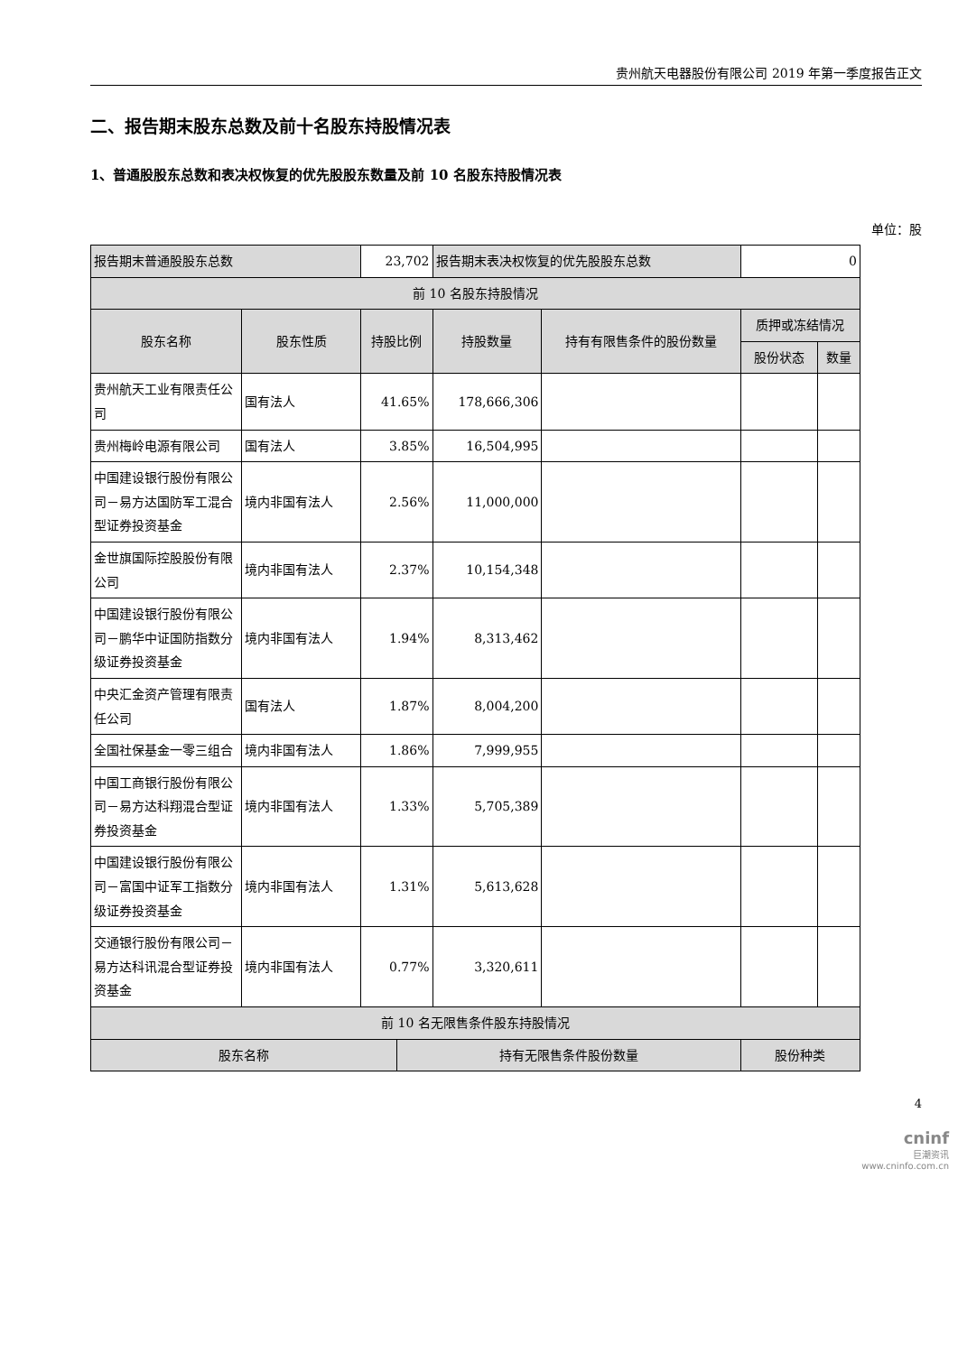贵州航天电器股份有限公司 2019 年第一季度报告正文
二、报告期末股东总数及前十名股东持股情况表
1、普通股股东总数和表决权恢复的优先股股东数量及前 10 名股东持股情况表
单位：股
| 报告期末普通股股东总数 | | 23,702 | | 报告期末表决权恢复的优先股股东总数 | | 0 | |
| 前 10 名股东持股情况 | | | | | | | |
| 股东名称 | 股东性质 | 持股比例 | | 持股数量 | 持有有限售条件的股份数量 | 质押或冻结情况 | |
| | | | | | | 股份状态 | 数量 |
| 贵州航天工业有限责任公司 | 国有法人 | 41.65% | | 178,666,306 | | | |
| 贵州梅岭电源有限公司 | 国有法人 | 3.85% | | 16,504,995 | | | |
| 中国建设银行股份有限公司－易方达国防军工混合型证券投资基金 | 境内非国有法人 | 2.56% | | 11,000,000 | | | |
| 金世旗国际控股股份有限公司 | 境内非国有法人 | 2.37% | | 10,154,348 | | | |
| 中国建设银行股份有限公司－鹏华中证国防指数分级证券投资基金 | 境内非国有法人 | 1.94% | | 8,313,462 | | | |
| 中央汇金资产管理有限责任公司 | 国有法人 | 1.87% | | 8,004,200 | | | |
| 全国社保基金一零三组合 | 境内非国有法人 | 1.86% | | 7,999,955 | | | |
| 中国工商银行股份有限公司－易方达科翔混合型证券投资基金 | 境内非国有法人 | 1.33% | | 5,705,389 | | | |
| 中国建设银行股份有限公司－富国中证军工指数分级证券投资基金 | 境内非国有法人 | 1.31% | | 5,613,628 | | | |
| 交通银行股份有限公司－易方达科讯混合型证券投资基金 | 境内非国有法人 | 0.77% | | 3,320,611 | | | |
| 前 10 名无限售条件股东持股情况 | | | | | | | |
| 股东名称 | | | 持有无限售条件股份数量 | | | 股份种类 | |
4
cninf
巨潮资讯
www.cninfo.com.cn